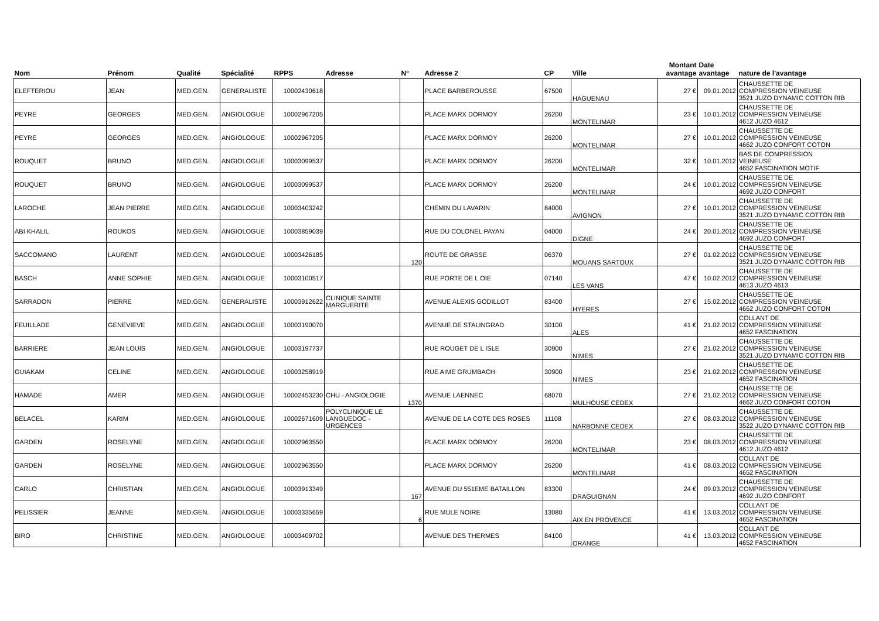| Nom | Prénom | Qualité | Spécialité | RPPS | Adresse | N° | Adresse 2 | CP | Ville | Montant avantage | Date avantage | nature de l'avantage |
| --- | --- | --- | --- | --- | --- | --- | --- | --- | --- | --- | --- | --- |
| ELEFTERIOU | JEAN | MED.GEN. | GENERALISTE | 10002430618 | | | PLACE BARBEROUSSE | 67500 | HAGUENAU | 27 € | 09.01.2012 | CHAUSSETTE DE COMPRESSION VEINEUSE 3521 JUZO DYNAMIC COTTON RIB |
| PEYRE | GEORGES | MED.GEN. | ANGIOLOGUE | 10002967205 | | | PLACE MARX DORMOY | 26200 | MONTELIMAR | 23 € | 10.01.2012 | CHAUSSETTE DE COMPRESSION VEINEUSE 4612 JUZO 4612 |
| PEYRE | GEORGES | MED.GEN. | ANGIOLOGUE | 10002967205 | | | PLACE MARX DORMOY | 26200 | MONTELIMAR | 27 € | 10.01.2012 | CHAUSSETTE DE COMPRESSION VEINEUSE 4662 JUZO CONFORT COTON |
| ROUQUET | BRUNO | MED.GEN. | ANGIOLOGUE | 10003099537 | | | PLACE MARX DORMOY | 26200 | MONTELIMAR | 32 € | 10.01.2012 | BAS DE COMPRESSION VEINEUSE 4652 FASCINATION MOTIF |
| ROUQUET | BRUNO | MED.GEN. | ANGIOLOGUE | 10003099537 | | | PLACE MARX DORMOY | 26200 | MONTELIMAR | 24 € | 10.01.2012 | CHAUSSETTE DE COMPRESSION VEINEUSE 4692 JUZO CONFORT |
| LAROCHE | JEAN PIERRE | MED.GEN. | ANGIOLOGUE | 10003403242 | | | CHEMIN DU LAVARIN | 84000 | AVIGNON | 27 € | 10.01.2012 | CHAUSSETTE DE COMPRESSION VEINEUSE 3521 JUZO DYNAMIC COTTON RIB |
| ABI KHALIL | ROUKOS | MED.GEN. | ANGIOLOGUE | 10003859039 | | | RUE DU COLONEL PAYAN | 04000 | DIGNE | 24 € | 20.01.2012 | CHAUSSETTE DE COMPRESSION VEINEUSE 4692 JUZO CONFORT |
| SACCOMANO | LAURENT | MED.GEN. | ANGIOLOGUE | 10003426185 | | 120 | ROUTE DE GRASSE | 06370 | MOUANS SARTOUX | 27 € | 01.02.2012 | CHAUSSETTE DE COMPRESSION VEINEUSE 3521 JUZO DYNAMIC COTTON RIB |
| BASCH | ANNE SOPHIE | MED.GEN. | ANGIOLOGUE | 10003100517 | | | RUE PORTE DE L OIE | 07140 | LES VANS | 47 € | 10.02.2012 | CHAUSSETTE DE COMPRESSION VEINEUSE 4613 JUZO 4613 |
| SARRADON | PIERRE | MED.GEN. | GENERALISTE | 10003912622 | CLINIQUE SAINTE MARGUERITE | | AVENUE ALEXIS GODILLOT | 83400 | HYERES | 27 € | 15.02.2012 | CHAUSSETTE DE COMPRESSION VEINEUSE 4662 JUZO CONFORT COTON |
| FEUILLADE | GENEVIEVE | MED.GEN. | ANGIOLOGUE | 10003190070 | | | AVENUE DE STALINGRAD | 30100 | ALES | 41 € | 21.02.2012 | COLLANT DE COMPRESSION VEINEUSE 4652 FASCINATION |
| BARRIERE | JEAN LOUIS | MED.GEN. | ANGIOLOGUE | 10003197737 | | | RUE ROUGET DE L ISLE | 30900 | NIMES | 27 € | 21.02.2012 | CHAUSSETTE DE COMPRESSION VEINEUSE 3521 JUZO DYNAMIC COTTON RIB |
| GUIAKAM | CELINE | MED.GEN. | ANGIOLOGUE | 10003258919 | | | RUE AIME GRUMBACH | 30900 | NIMES | 23 € | 21.02.2012 | CHAUSSETTE DE COMPRESSION VEINEUSE 4652 FASCINATION |
| HAMADE | AMER | MED.GEN. | ANGIOLOGUE | 10002453230 | CHU - ANGIOLOGIE | 1370 | AVENUE LAENNEC | 68070 | MULHOUSE CEDEX | 27 € | 21.02.2012 | CHAUSSETTE DE COMPRESSION VEINEUSE 4662 JUZO CONFORT COTON |
| BELACEL | KARIM | MED.GEN. | ANGIOLOGUE | 10002671609 | POLYCLINIQUE LE LANGUEDOC - URGENCES | | AVENUE DE LA COTE DES ROSES | 11108 | NARBONNE CEDEX | 27 € | 08.03.2012 | CHAUSSETTE DE COMPRESSION VEINEUSE 3522 JUZO DYNAMIC COTTON RIB |
| GARDEN | ROSELYNE | MED.GEN. | ANGIOLOGUE | 10002963550 | | | PLACE MARX DORMOY | 26200 | MONTELIMAR | 23 € | 08.03.2012 | CHAUSSETTE DE COMPRESSION VEINEUSE 4612 JUZO 4612 |
| GARDEN | ROSELYNE | MED.GEN. | ANGIOLOGUE | 10002963550 | | | PLACE MARX DORMOY | 26200 | MONTELIMAR | 41 € | 08.03.2012 | COLLANT DE COMPRESSION VEINEUSE 4652 FASCINATION |
| CARLO | CHRISTIAN | MED.GEN. | ANGIOLOGUE | 10003913349 | | 167 | AVENUE DU 551EME BATAILLON | 83300 | DRAGUIGNAN | 24 € | 09.03.2012 | CHAUSSETTE DE COMPRESSION VEINEUSE 4692 JUZO CONFORT |
| PELISSIER | JEANNE | MED.GEN. | ANGIOLOGUE | 10003335659 | | 6 | RUE MULE NOIRE | 13080 | AIX EN PROVENCE | 41 € | 13.03.2012 | COLLANT DE COMPRESSION VEINEUSE 4652 FASCINATION |
| BIRO | CHRISTINE | MED.GEN. | ANGIOLOGUE | 10003409702 | | | AVENUE DES THERMES | 84100 | ORANGE | 41 € | 13.03.2012 | COLLANT DE COMPRESSION VEINEUSE 4652 FASCINATION |